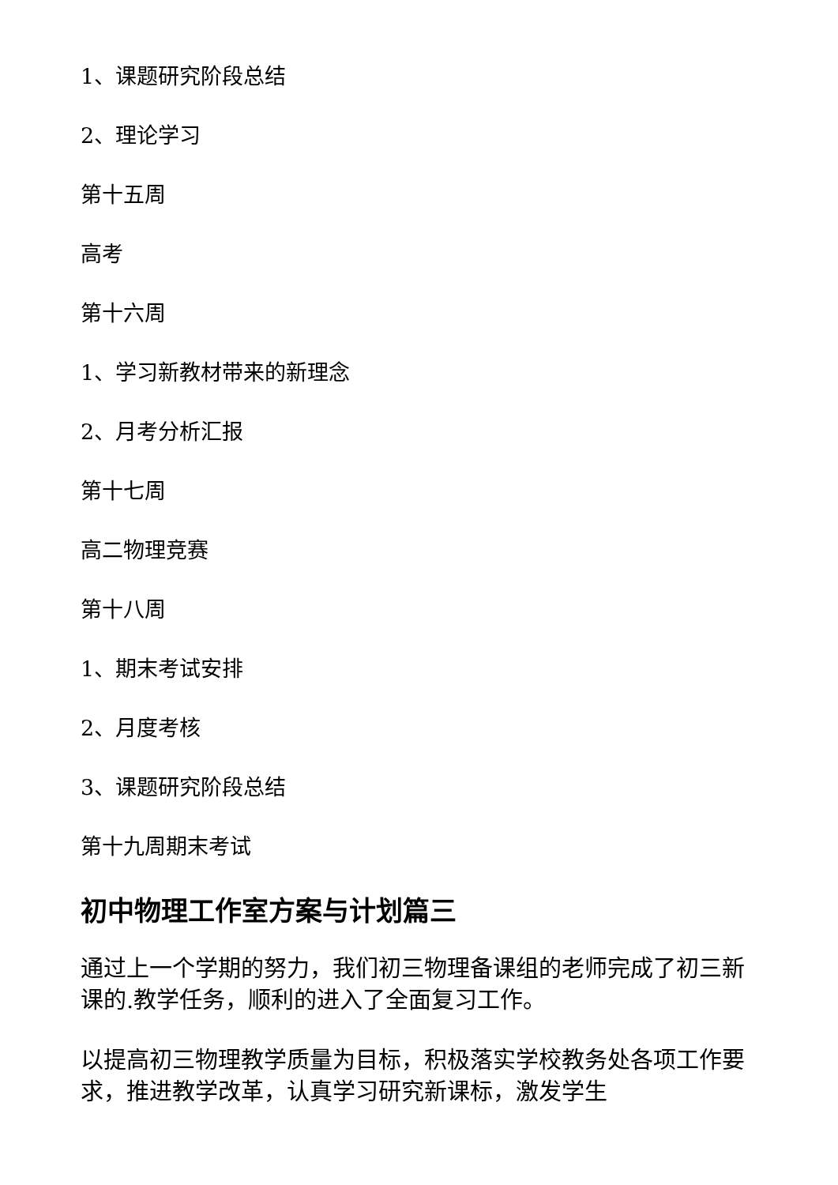1、课题研究阶段总结
2、理论学习
第十五周
高考
第十六周
1、学习新教材带来的新理念
2、月考分析汇报
第十七周
高二物理竞赛
第十八周
1、期末考试安排
2、月度考核
3、课题研究阶段总结
第十九周期末考试
初中物理工作室方案与计划篇三
通过上一个学期的努力，我们初三物理备课组的老师完成了初三新课的.教学任务，顺利的进入了全面复习工作。
以提高初三物理教学质量为目标，积极落实学校教务处各项工作要求，推进教学改革，认真学习研究新课标，激发学生